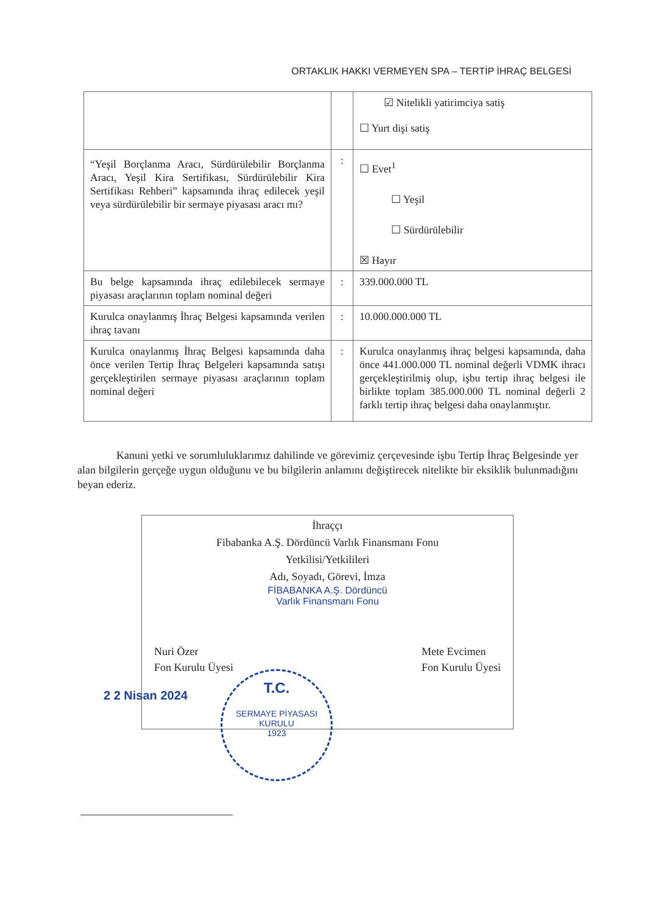ORTAKLIK HAKKI VERMEYEN SPA – TERTİP İHRAÇ BELGESİ
| | | ☑ Nitelikli yatirimciya satiş ☐ Yurt dişi satiş |
| “Yeşil Borçlanma Aracı, Sürdürülebilir Borçlanma Aracı, Yeşil Kira Sertifikası, Sürdürülebilir Kira Sertifikası Rehberi” kapsamında ihraç edilecek yeşil veya sürdürülebilir bir sermaye piyasası aracı mı? | : | ☐ Evet<sup>1</sup> ☐ Yeşil ☐ Sürdürülebilir ☒ Hayır |
| Bu belge kapsamında ihraç edilebilecek sermaye piyasası araçlarının toplam nominal değeri | : | 339.000.000 TL |
| Kurulca onaylanmış İhraç Belgesi kapsamında verilen ihraç tavanı | : | 10.000.000.000 TL |
| Kurulca onaylanmış İhraç Belgesi kapsamında daha önce verilen Tertip İhraç Belgeleri kapsamında satışı gerçekleştirilen sermaye piyasası araçlarının toplam nominal değeri | : | Kurulca onaylanmış ihraç belgesi kapsamında, daha önce 441.000.000 TL nominal değerli VDMK ihracı gerçekleştirilmiş olup, işbu tertip ihraç belgesi ile birlikte toplam 385.000.000 TL nominal değerli 2 farklı tertip ihraç belgesi daha onaylanmıştır. |
Kanuni yetki ve sorumluluklarımız dahilinde ve görevimiz çerçevesinde işbu Tertip İhraç Belgesinde yer alan bilgilerin gerçeğe uygun olduğunu ve bu bilgilerin anlamını değiştirecek nitelikte bir eksiklik bulunmadığını beyan ederiz.
İhraççı
Fibabanka A.Ş. Dördüncü Varlık Finansmanı Fonu
Yetkilisi/Yetkilileri
Adı, Soyadı, Görevi, İmza
FİBABANKA A.Ş. Dördüncü
Varlık Finansmanı Fonu
Nuri Özer
Fon Kurulu Üyesi
Mete Evcimen
Fon Kurulu Üyesi
2 2 Nisan 2024
T.C.
SERMAYE PİYASASI KURULU
1923